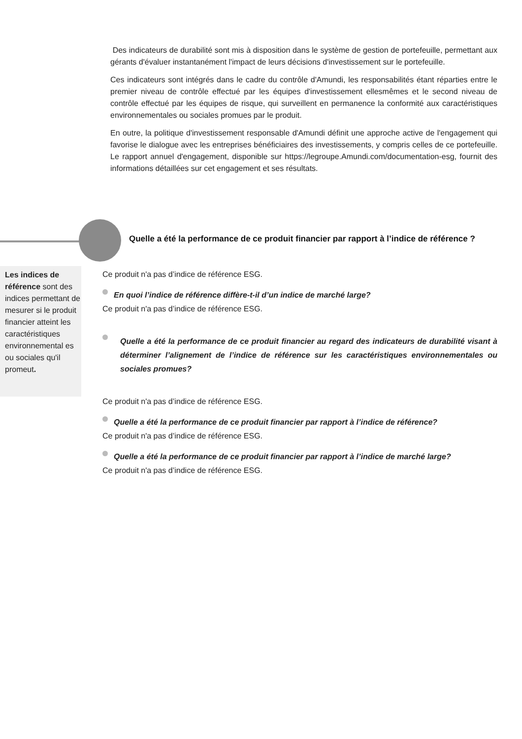Des indicateurs de durabilité sont mis à disposition dans le système de gestion de portefeuille, permettant aux gérants d'évaluer instantanément l'impact de leurs décisions d'investissement sur le portefeuille.
Ces indicateurs sont intégrés dans le cadre du contrôle d'Amundi, les responsabilités étant réparties entre le premier niveau de contrôle effectué par les équipes d'investissement ellesmêmes et le second niveau de contrôle effectué par les équipes de risque, qui surveillent en permanence la conformité aux caractéristiques environnementales ou sociales promues par le produit.
En outre, la politique d'investissement responsable d'Amundi définit une approche active de l'engagement qui favorise le dialogue avec les entreprises bénéficiaires des investissements, y compris celles de ce portefeuille. Le rapport annuel d'engagement, disponible sur https://legroupe.Amundi.com/documentation-esg, fournit des informations détaillées sur cet engagement et ses résultats.
Quelle a été la performance de ce produit financier par rapport à l’indice de référence ?
Les indices de référence sont des indices permettant de mesurer si le produit financier atteint les caractéristiques environnemental es ou sociales qu'il promeut.
Ce produit n'a pas d’indice de référence ESG.
En quoi l’indice de référence diffère-t-il d’un indice de marché large?
Ce produit n'a pas d’indice de référence ESG.
Quelle a été la performance de ce produit financier au regard des indicateurs de durabilité visant à déterminer l’alignement de l’indice de référence sur les caractéristiques environnementales ou sociales promues?
Ce produit n'a pas d’indice de référence ESG.
Quelle a été la performance de ce produit financier par rapport à l’indice de référence?
Ce produit n'a pas d’indice de référence ESG.
Quelle a été la performance de ce produit financier par rapport à l’indice de marché large?
Ce produit n'a pas d’indice de référence ESG.